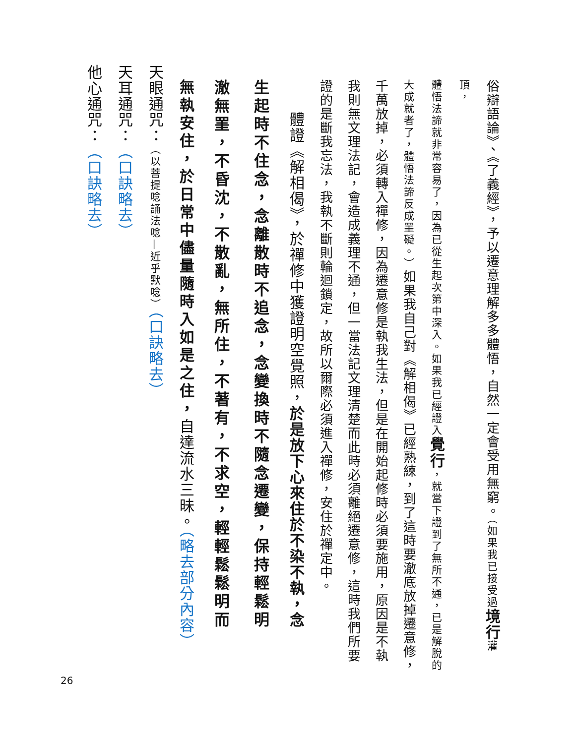俗辯語論》、《了義經》，予以遷意理解多多體悟，自然一定會受用無窮。（如果我已接受過 境行 灌頂，
體悟法諦就非常容易了，因為已從生起次第中深入。如果我已經證入覺行，就當下證到了無所不通，已是解脫的
大成就者了，體悟法諦反成罣礙。）如果我自己對《解相偈》已經熟練，到了這時要澈底放掉遷意修，
千萬放掉，必須轉入禪修，因為遷意修是執我生法，但是在開始起修時必須要施用，原因是不執
我則無文理法記，會造成義理不通，但一當法記文理清楚而此時必須離絕遷意修，這時我們所要
證的是斷我忘法，我執不斷則輪迴鎖定，故所以爾際必須進入禪修，安住於禪定中。
體證《解相偈》，於禪修中獲證明空覺照，於是放下心來住於不染不執，念
生起時不住念，念離散時不追念，念變換時不隨念遷變，保持輕鬆明
澈無罣，不昏沈，不散亂，無所住，不著有，不求空，輕輕鬆鬆明而
無執安住，於日常中儘量隨時入如是之住，自達流水三昧。（略去部分內容）
天眼通咒：（以菩提唸誦法唸—近乎默唸）（口訣略去）
天耳通咒：（口訣略去）
他心通咒：（口訣略去）
26